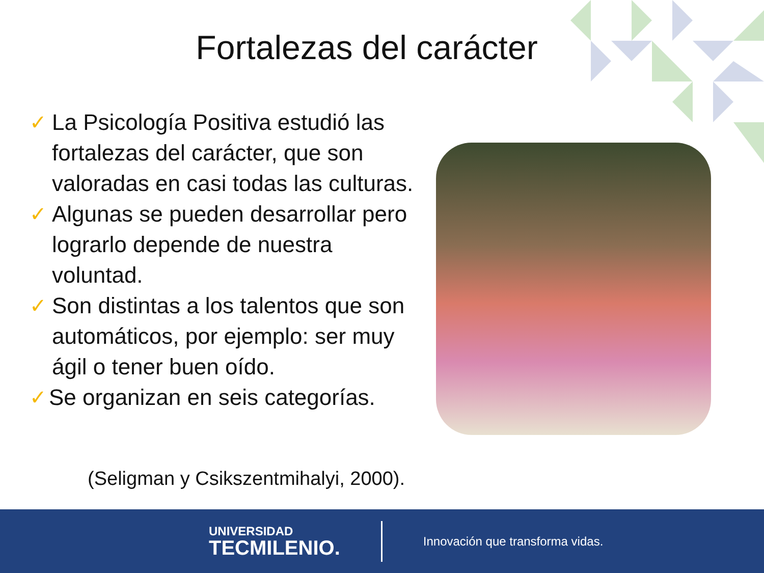Fortalezas del carácter
✓ La Psicología Positiva estudió las fortalezas del carácter, que son valoradas en casi todas las culturas.
✓ Algunas se pueden desarrollar pero lograrlo depende de nuestra voluntad.
✓ Son distintas a los talentos que son automáticos, por ejemplo: ser muy ágil o tener buen oído.
✓ Se organizan en seis categorías.
(Seligman y Csikszentmihalyi, 2000).
UNIVERSIDAD
TECMILENIO.
Innovación que transforma vidas.